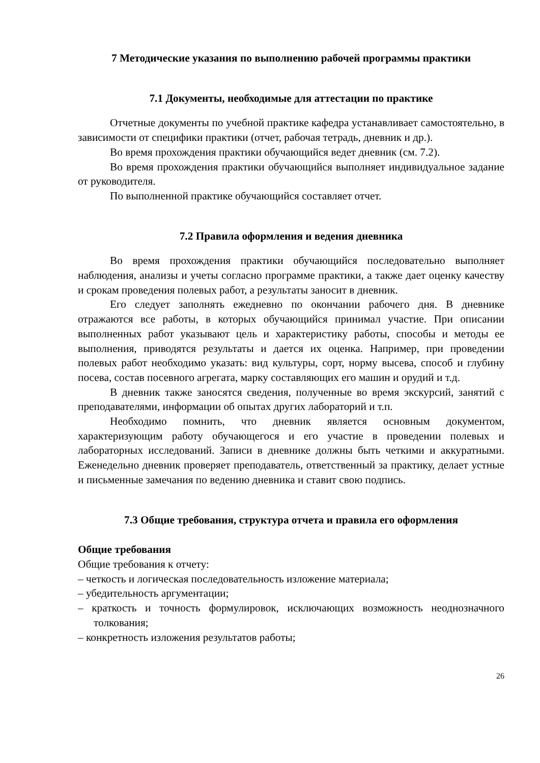7 Методические указания по выполнению рабочей программы практики
7.1 Документы, необходимые для аттестации по практике
Отчетные документы по учебной практике кафедра устанавливает самостоятельно, в зависимости от специфики практики (отчет, рабочая тетрадь, дневник и др.).
Во время прохождения практики обучающийся ведет дневник (см. 7.2).
Во время прохождения практики обучающийся выполняет индивидуальное задание от руководителя.
По выполненной практике обучающийся составляет отчет.
7.2 Правила оформления и ведения дневника
Во время прохождения практики обучающийся последовательно выполняет наблюдения, анализы и учеты согласно программе практики, а также дает оценку качеству и срокам проведения полевых работ, а результаты заносит в дневник.
Его следует заполнять ежедневно по окончании рабочего дня. В дневнике отражаются все работы, в которых обучающийся принимал участие. При описании выполненных работ указывают цель и характеристику работы, способы и методы ее выполнения, приводятся результаты и дается их оценка. Например, при проведении полевых работ необходимо указать: вид культуры, сорт, норму высева, способ и глубину посева, состав посевного агрегата, марку составляющих его машин и орудий и т.д.
В дневник также заносятся сведения, полученные во время экскурсий, занятий с преподавателями, информации об опытах других лабораторий и т.п.
Необходимо помнить, что дневник является основным документом, характеризующим работу обучающегося и его участие в проведении полевых и лабораторных исследований. Записи в дневнике должны быть четкими и аккуратными. Еженедельно дневник проверяет преподаватель, ответственный за практику, делает устные и письменные замечания по ведению дневника и ставит свою подпись.
7.3 Общие требования, структура отчета и правила его оформления
Общие требования
Общие требования к отчету:
– четкость и логическая последовательность изложение материала;
– убедительность аргументации;
– краткость и точность формулировок, исключающих возможность неоднозначного толкования;
– конкретность изложения результатов работы;
26